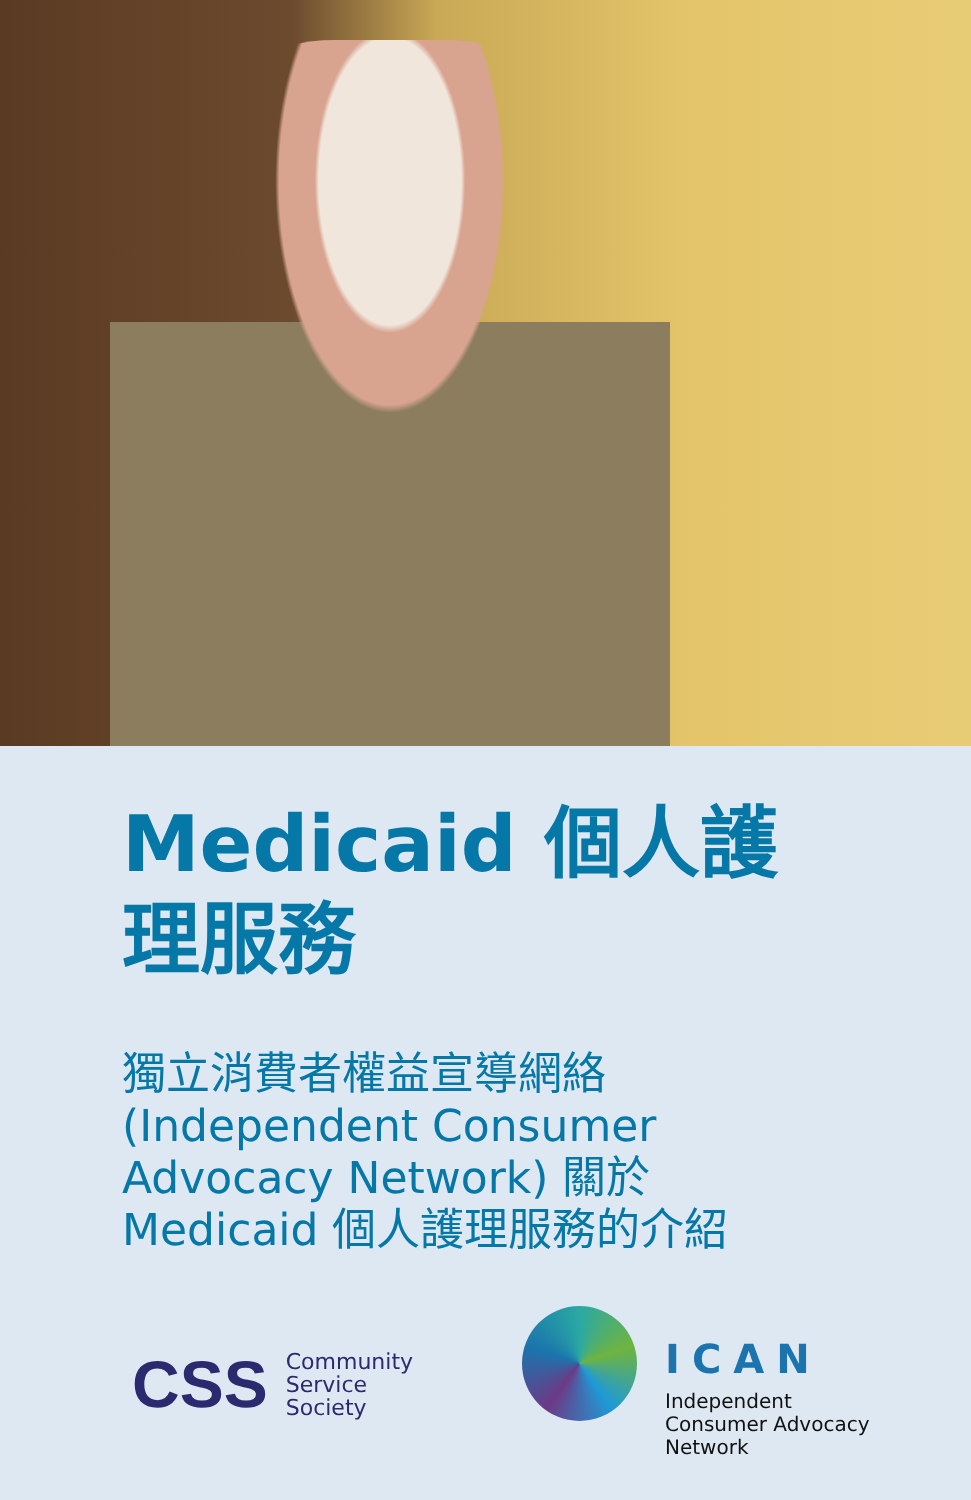Medicaid 個人護
理服務
獨立消費者權益宣導網絡
(Independent Consumer
Advocacy Network) 關於
Medicaid 個人護理服務的介紹
CSS Community
Service
Society
ICAN
Independent
Consumer Advocacy
Network